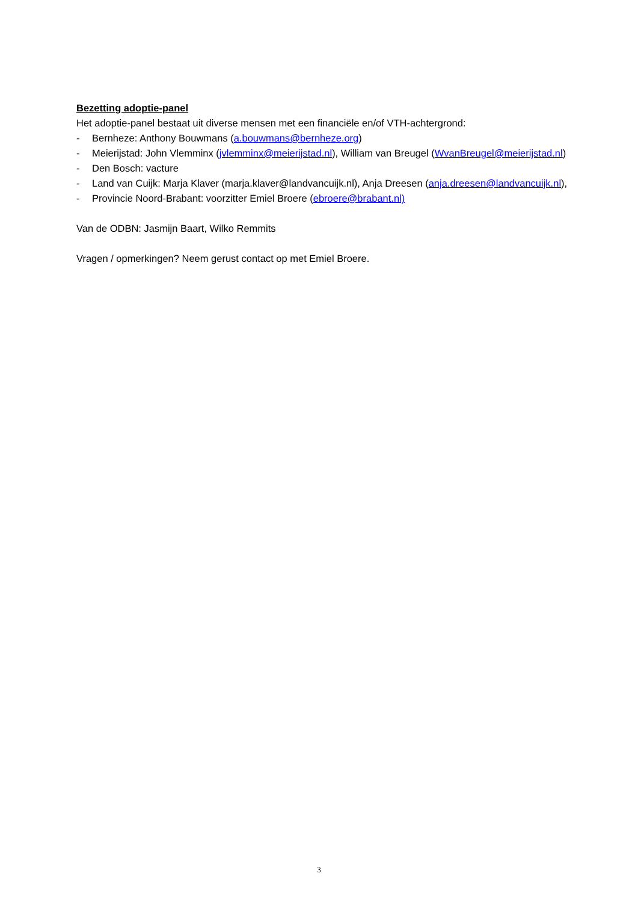Bezetting adoptie-panel
Het adoptie-panel bestaat uit diverse mensen met een financiële en/of VTH-achtergrond:
- Bernheze: Anthony Bouwmans (a.bouwmans@bernheze.org)
- Meierijstad: John Vlemminx (jvlemminx@meierijstad.nl), William van Breugel (WvanBreugel@meierijstad.nl)
- Den Bosch: vacture
- Land van Cuijk: Marja Klaver (marja.klaver@landvancuijk.nl), Anja Dreesen (anja.dreesen@landvancuijk.nl),
- Provincie Noord-Brabant: voorzitter Emiel Broere (ebroere@brabant.nl)
Van de ODBN: Jasmijn Baart, Wilko Remmits
Vragen / opmerkingen? Neem gerust contact op met Emiel Broere.
3